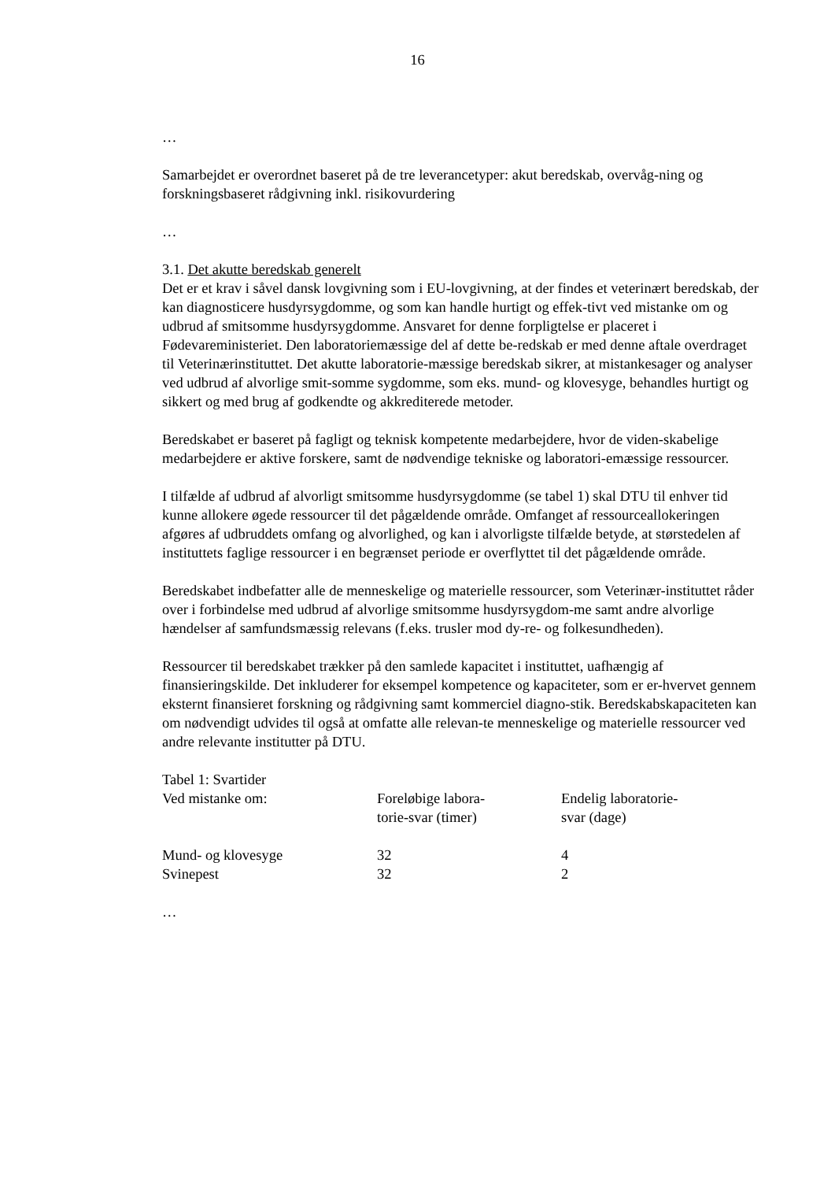16
…
Samarbejdet er overordnet baseret på de tre leverancetyper: akut beredskab, overvåg-ning og forskningsbaseret rådgivning inkl. risikovurdering
…
3.1. Det akutte beredskab generelt
Det er et krav i såvel dansk lovgivning som i EU-lovgivning, at der findes et veterinært beredskab, der kan diagnosticere husdyrsygdomme, og som kan handle hurtigt og effek-tivt ved mistanke om og udbrud af smitsomme husdyrsygdomme. Ansvaret for denne forpligtelse er placeret i Fødevareministeriet. Den laboratoriemæssige del af dette be-redskab er med denne aftale overdraget til Veterinærinstituttet. Det akutte laboratorie-mæssige beredskab sikrer, at mistankesager og analyser ved udbrud af alvorlige smit-somme sygdomme, som eks. mund- og klovesyge, behandles hurtigt og sikkert og med brug af godkendte og akkrediterede metoder.
Beredskabet er baseret på fagligt og teknisk kompetente medarbejdere, hvor de viden-skabelige medarbejdere er aktive forskere, samt de nødvendige tekniske og laboratori-emæssige ressourcer.
I tilfælde af udbrud af alvorligt smitsomme husdyrsygdomme (se tabel 1) skal DTU til enhver tid kunne allokere øgede ressourcer til det pågældende område. Omfanget af ressourceallokeringen afgøres af udbruddets omfang og alvorlighed, og kan i alvorligste tilfælde betyde, at størstedelen af instituttets faglige ressourcer i en begrænset periode er overflyttet til det pågældende område.
Beredskabet indbefatter alle de menneskelige og materielle ressourcer, som Veterinær-instituttet råder over i forbindelse med udbrud af alvorlige smitsomme husdyrsygdom-me samt andre alvorlige hændelser af samfundsmæssig relevans (f.eks. trusler mod dy-re- og folkesundheden).
Ressourcer til beredskabet trækker på den samlede kapacitet i instituttet, uafhængig af finansieringskilde. Det inkluderer for eksempel kompetence og kapaciteter, som er er-hvervet gennem eksternt finansieret forskning og rådgivning samt kommerciel diagno-stik. Beredskabskapaciteten kan om nødvendigt udvides til også at omfatte alle relevan-te menneskelige og materielle ressourcer ved andre relevante institutter på DTU.
Tabel 1: Svartider
| Ved mistanke om: | Foreløbige labora- torie-svar (timer) | Endelig laboratorie- svar (dage) |
| Mund- og klovesyge | 32 | 4 |
| Svinepest | 32 | 2 |
…